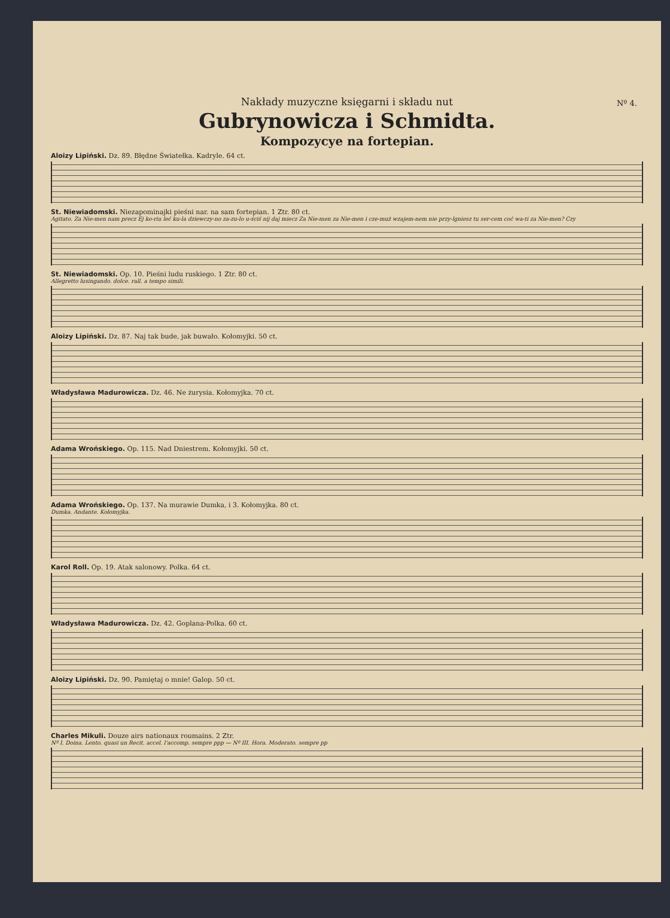Nº 4.
Nakłady muzyczne księgarni i składu nut
Gubrynowicza i Schmidta.
Kompozycye na fortepian.
Aloizy Lipiński. Dz. 89. Błędne Światełka. Kadryle. 64 ct.
St. Niewiadomski. Niezapominajki pieśni nar. na sam fortepian. 1 Ztr. 80 ct.
Agitato. Za Nie-men nam precz Ej ko-riu leć ku-la dziewczy-no za-zu-lo u-ściś nij daj miecz Za Nie-men za Nie-men i cze-muż wzajem-nem nie przy-lgniesz tu ser-cem coć wa-ti za Nie-men? Czy
St. Niewiadomski. Op. 10. Pieśni ludu ruskiego. 1 Ztr. 80 ct.
Allegretto lusingando. dolce. rall. a tempo simili.
Aloizy Lipiński. Dz. 87. Naj tak bude, jak buwało. Kołomyjki. 50 ct.
Władysława Madurowicza. Dz. 46. Ne żurysia. Kołomyjka. 70 ct.
Adama Wrońskiego. Op. 115. Nad Dniestrem. Kołomyjki. 50 ct.
Adama Wrońskiego. Op. 137. Na murawie Dumka, i 3. Kołomyjka. 80 ct.
Dumka. Andante. Kołomyjka.
Karol Roll. Op. 19. Atak salonowy. Polka. 64 ct.
Władysława Madurowicza. Dz. 42. Goplana-Polka. 60 ct.
Aloizy Lipiński. Dz. 90. Pamiętaj o mnie! Galop. 50 ct.
Charles Mikuli. Douze airs nationaux roumains. 2 Ztr.
Nº I. Doina. Lento. quasi un Recit. accel. l'accomp. sempre ppp — Nº III. Hora. Moderato. sempre pp